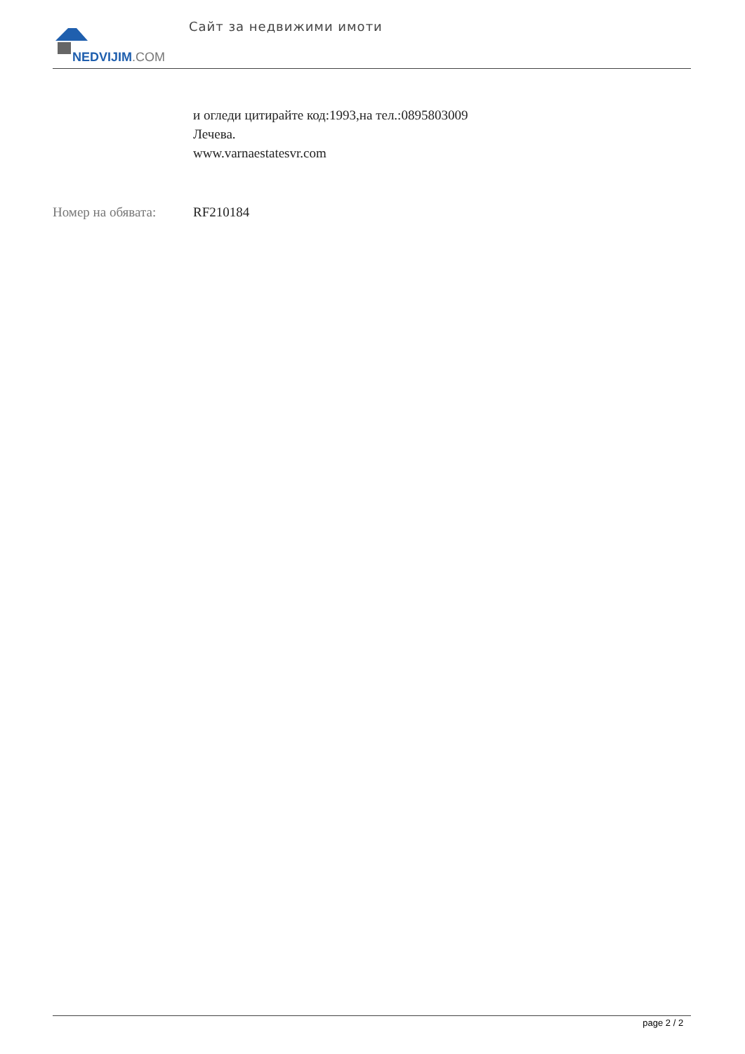NEDVIJIM.COM
Сайт за недвижими имоти
и огледи цитирайте код:1993,на тел.:0895803009
Лечева.
www.varnaestatesvr.com
Номер на обявата: RF210184
page 2 / 2